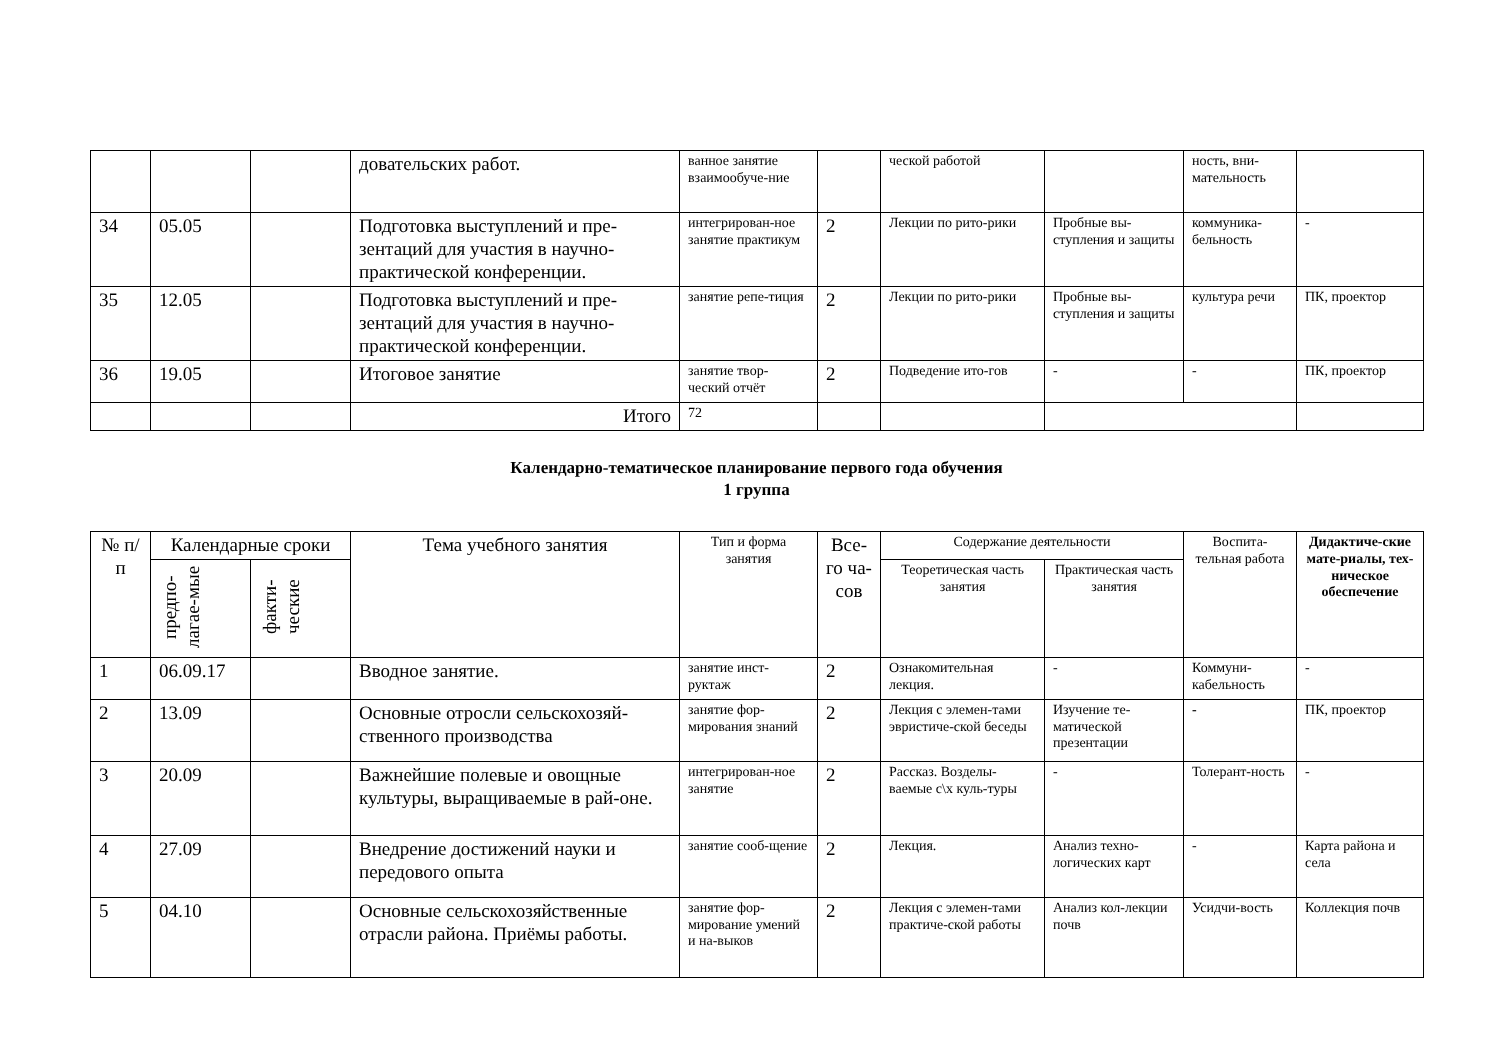| | | | довательских работ. | ванное занятие взаимообуче-ние | | ческой работой | | ность, вни-мательность | |
| 34 | 05.05 | | Подготовка выступлений и пре-зентаций для участия в научно-практической конференции. | интегрирован-ное занятие практикум | 2 | Лекции по рито-рики | Пробные вы-ступления и защиты | коммуника-бельность | - |
| 35 | 12.05 | | Подготовка выступлений и пре-зентаций для участия в научно-практической конференции. | занятие репе-тиция | 2 | Лекции по рито-рики | Пробные вы-ступления и защиты | культура речи | ПК, проектор |
| 36 | 19.05 | | Итоговое занятие | занятие твор-ческий отчёт | 2 | Подведение ито-гов | - | - | ПК, проектор |
| | | | Итого | 72 | | | | | |
Календарно-тематическое планирование первого года обучения
1 группа
| № п/п | Календарные сроки | | Тема учебного занятия | Тип и форма занятия | Все-го ча-сов | Содержание деятельности | | Воспита-тельная работа | Дидактиче-ские мате-риалы, тех-ническое обеспечение |
| --- | --- | --- | --- | --- | --- | --- | --- | --- | --- |
| | предпо-лагае-мые | факти-ческие | | | | Теоретическая часть занятия | Практическая часть занятия | | |
| 1 | 06.09.17 | | Вводное занятие. | занятие инст-руктаж | 2 | Ознакомительная лекция. | - | Коммуни-кабельность | - |
| 2 | 13.09 | | Основные отросли сельскохозяй-ственного производства | занятие фор-мирования знаний | 2 | Лекция с элемен-тами эвристиче-ской беседы | Изучение те-матической презентации | - | ПК, проектор |
| 3 | 20.09 | | Важнейшие полевые и овощные культуры, выращиваемые в рай-оне. | интегрирован-ное занятие | 2 | Рассказ. Возделы-ваемые с\х куль-туры | - | Толерант-ность | - |
| 4 | 27.09 | | Внедрение достижений науки и передового опыта | занятие сооб-щение | 2 | Лекция. | Анализ техно-логических карт | - | Карта района и села |
| 5 | 04.10 | | Основные сельскохозяйственные отрасли района. Приёмы работы. | занятие фор-мирование умений и на-выков | 2 | Лекция с элемен-тами практиче-ской работы | Анализ кол-лекции почв | Усидчи-вость | Коллекция почв |